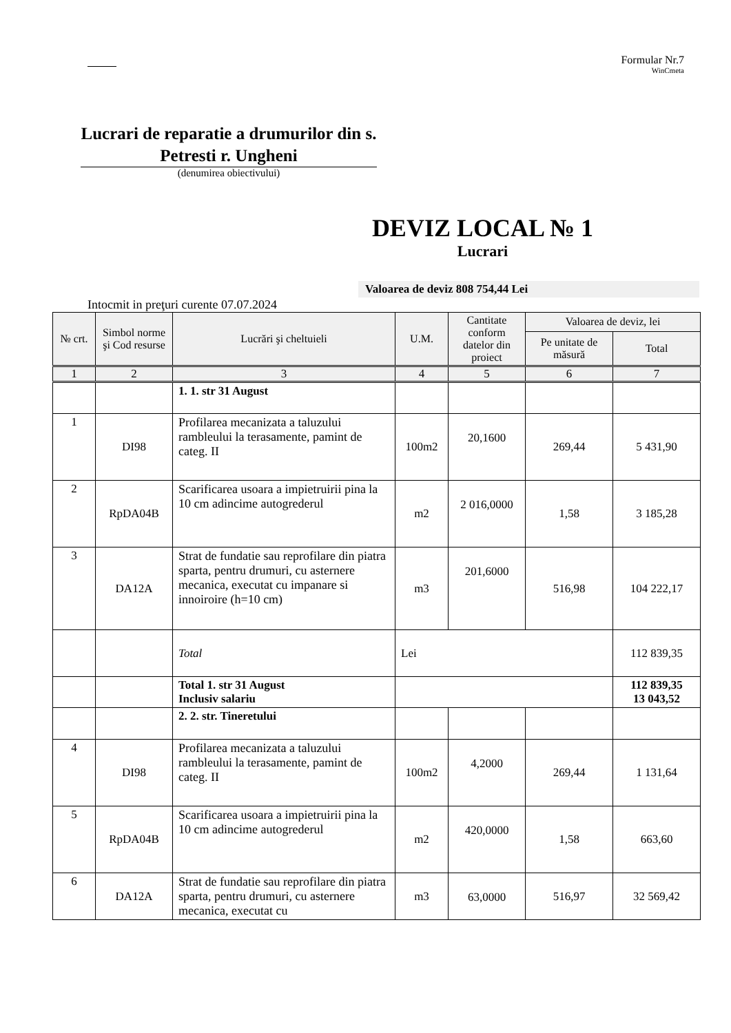Formular Nr.7
WinCmeta
Lucrari de reparatie a drumurilor din s. Petresti r. Ungheni
(denumirea obiectivului)
DEVIZ LOCAL № 1
Lucrari
Valoarea de deviz 808 754,44 Lei
Intocmit in preţuri curente 07.07.2024
| № crt. | Simbol norme şi Cod resurse | Lucrări şi cheltuieli | U.M. | Cantitate conform datelor din proiect | Valoarea de deviz, lei | |
| --- | --- | --- | --- | --- | --- | --- |
| | | | | | Pe unitate de măsură | Total |
| 1 | 2 | 3 | 4 | 5 | 6 | 7 |
| | | 1. 1. str 31 August | | | | |
| 1 | DI98 | Profilarea mecanizata a taluzului rambleului la terasamente, pamint de categ. II | 100m2 | 20,1600 | 269,44 | 5 431,90 |
| 2 | RpDA04B | Scarificarea usoara a impietruirii pina la 10 cm adincime autogrederul | m2 | 2 016,0000 | 1,58 | 3 185,28 |
| 3 | DA12A | Strat de fundatie sau reprofilare din piatra sparta, pentru drumuri, cu asternere mecanica, executat cu impanare si innoiroire (h=10 cm) | m3 | 201,6000 | 516,98 | 104 222,17 |
| | | Total | Lei | | | 112 839,35 |
| | | Total 1. str 31 August Inclusiv salariu | | | | 112 839,35 13 043,52 |
| | | 2. 2. str. Tineretului | | | | |
| 4 | DI98 | Profilarea mecanizata a taluzului rambleului la terasamente, pamint de categ. II | 100m2 | 4,2000 | 269,44 | 1 131,64 |
| 5 | RpDA04B | Scarificarea usoara a impietruirii pina la 10 cm adincime autogrederul | m2 | 420,0000 | 1,58 | 663,60 |
| 6 | DA12A | Strat de fundatie sau reprofilare din piatra sparta, pentru drumuri, cu asternere mecanica, executat cu | m3 | 63,0000 | 516,97 | 32 569,42 |